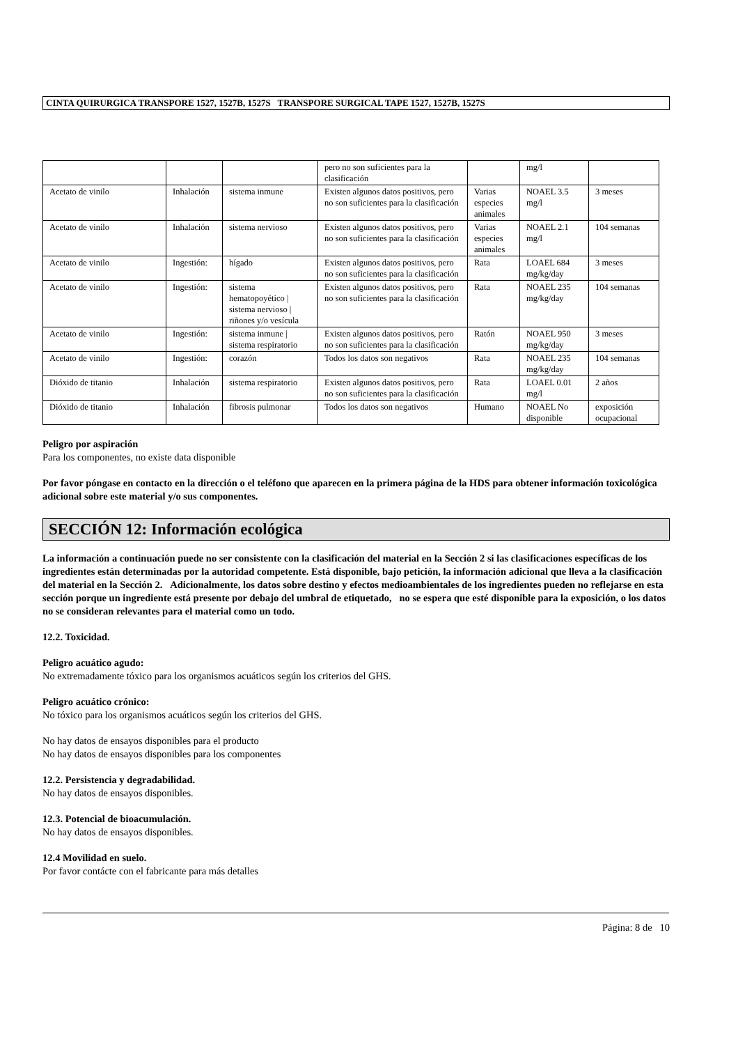CINTA QUIRURGICA TRANSPORE 1527, 1527B, 1527S TRANSPORE SURGICAL TAPE 1527, 1527B, 1527S
| | | | pero no son suficientes para la clasificación | | mg/l | |
| Acetato de vinilo | Inhalación | sistema inmune | Existen algunos datos positivos, pero no son suficientes para la clasificación | Varias especies animales | NOAEL 3.5 mg/l | 3 meses |
| Acetato de vinilo | Inhalación | sistema nervioso | Existen algunos datos positivos, pero no son suficientes para la clasificación | Varias especies animales | NOAEL 2.1 mg/l | 104 semanas |
| Acetato de vinilo | Ingestión: | hígado | Existen algunos datos positivos, pero no son suficientes para la clasificación | Rata | LOAEL 684 mg/kg/day | 3 meses |
| Acetato de vinilo | Ingestión: | sistema hematopoyético / sistema nervioso / riñones y/o vesícula | Existen algunos datos positivos, pero no son suficientes para la clasificación | Rata | NOAEL 235 mg/kg/day | 104 semanas |
| Acetato de vinilo | Ingestión: | sistema inmune / sistema respiratorio | Existen algunos datos positivos, pero no son suficientes para la clasificación | Ratón | NOAEL 950 mg/kg/day | 3 meses |
| Acetato de vinilo | Ingestión: | corazón | Todos los datos son negativos | Rata | NOAEL 235 mg/kg/day | 104 semanas |
| Dióxido de titanio | Inhalación | sistema respiratorio | Existen algunos datos positivos, pero no son suficientes para la clasificación | Rata | LOAEL 0.01 mg/l | 2 años |
| Dióxido de titanio | Inhalación | fibrosis pulmonar | Todos los datos son negativos | Humano | NOAEL No disponible | exposición ocupacional |
Peligro por aspiración
Para los componentes, no existe data disponible
Por favor póngase en contacto en la dirección o el teléfono que aparecen en la primera página de la HDS para obtener información toxicológica adicional sobre este material y/o sus componentes.
SECCIÓN 12: Información ecológica
La información a continuación puede no ser consistente con la clasificación del material en la Sección 2 si las clasificaciones específicas de los ingredientes están determinadas por la autoridad competente. Está disponible, bajo petición, la información adicional que lleva a la clasificación del material en la Sección 2. Adicionalmente, los datos sobre destino y efectos medioambientales de los ingredientes pueden no reflejarse en esta sección porque un ingrediente está presente por debajo del umbral de etiquetado, no se espera que esté disponible para la exposición, o los datos no se consideran relevantes para el material como un todo.
12.2. Toxicidad.
Peligro acuático agudo:
No extremadamente tóxico para los organismos acuáticos según los criterios del GHS.
Peligro acuático crónico:
No tóxico para los organismos acuáticos según los criterios del GHS.
No hay datos de ensayos disponibles para el producto
No hay datos de ensayos disponibles para los componentes
12.2. Persistencia y degradabilidad.
No hay datos de ensayos disponibles.
12.3. Potencial de bioacumulación.
No hay datos de ensayos disponibles.
12.4 Movilidad en suelo.
Por favor contácte con el fabricante para más detalles
Página: 8 de 10